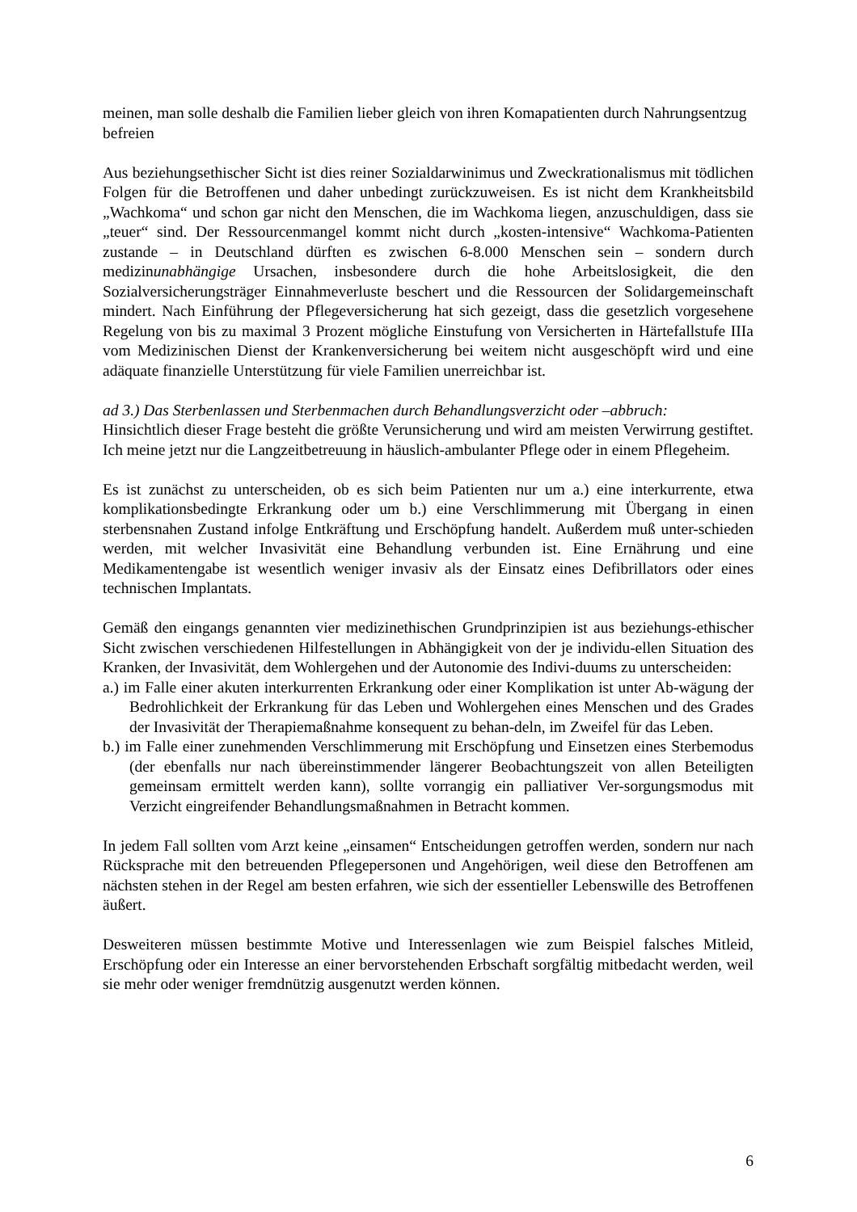meinen, man solle deshalb die Familien lieber gleich von ihren Komapatienten durch Nahrungsentzug befreien
Aus beziehungsethischer Sicht ist dies reiner Sozialdarwinimus und Zweckrationalismus mit tödlichen Folgen für die Betroffenen und daher unbedingt zurückzuweisen. Es ist nicht dem Krankheitsbild „Wachkoma“ und schon gar nicht den Menschen, die im Wachkoma liegen, anzuschuldigen, dass sie „teuer“ sind. Der Ressourcenmangel kommt nicht durch „kosten-intensive“ Wachkoma-Patienten zustande – in Deutschland dürften es zwischen 6-8.000 Menschen sein – sondern durch medizinunabhängige Ursachen, insbesondere durch die hohe Arbeitslosigkeit, die den Sozialversicherungsträger Einnahmeverluste beschert und die Ressourcen der Solidargemeinschaft mindert. Nach Einführung der Pflegeversicherung hat sich gezeigt, dass die gesetzlich vorgesehene Regelung von bis zu maximal 3 Prozent mögliche Einstufung von Versicherten in Härtefallstufe IIIa vom Medizinischen Dienst der Krankenversicherung bei weitem nicht ausgeschöpft wird und eine adäquate finanzielle Unterstützung für viele Familien unerreichbar ist.
ad 3.) Das Sterbenlassen und Sterbenmachen durch Behandlungsverzicht oder –abbruch:
Hinsichtlich dieser Frage besteht die größte Verunsicherung und wird am meisten Verwirrung gestiftet. Ich meine jetzt nur die Langzeitbetreuung in häuslich-ambulanter Pflege oder in einem Pflegeheim.
Es ist zunächst zu unterscheiden, ob es sich beim Patienten nur um a.) eine interkurrente, etwa komplikationsbedingte Erkrankung oder um b.) eine Verschlimmerung mit Übergang in einen sterbensnahen Zustand infolge Entkräftung und Erschöpfung handelt. Außerdem muß unter-schieden werden, mit welcher Invasivität eine Behandlung verbunden ist. Eine Ernährung und eine Medikamentengabe ist wesentlich weniger invasiv als der Einsatz eines Defibrillators oder eines technischen Implantats.
Gemäß den eingangs genannten vier medizinethischen Grundprinzipien ist aus beziehungs-ethischer Sicht zwischen verschiedenen Hilfestellungen in Abhängigkeit von der je individu-ellen Situation des Kranken, der Invasivität, dem Wohlergehen und der Autonomie des Indivi-duums zu unterscheiden:
a.) im Falle einer akuten interkurrenten Erkrankung oder einer Komplikation ist unter Ab-wägung der Bedrohlichkeit der Erkrankung für das Leben und Wohlergehen eines Menschen und des Grades der Invasivität der Therapiemaßnahme konsequent zu behan-deln, im Zweifel für das Leben.
b.) im Falle einer zunehmenden Verschlimmerung mit Erschöpfung und Einsetzen eines Sterbemodus (der ebenfalls nur nach übereinstimmender längerer Beobachtungszeit von allen Beteiligten gemeinsam ermittelt werden kann), sollte vorrangig ein palliativer Ver-sorgungsmodus mit Verzicht eingreifender Behandlungsmaßnahmen in Betracht kommen.
In jedem Fall sollten vom Arzt keine „einsamen“ Entscheidungen getroffen werden, sondern nur nach Rücksprache mit den betreuenden Pflegepersonen und Angehörigen, weil diese den Betroffenen am nächsten stehen in der Regel am besten erfahren, wie sich der essentieller Lebenswille des Betroffenen äußert.
Desweiteren müssen bestimmte Motive und Interessenlagen wie zum Beispiel falsches Mitleid, Erschöpfung oder ein Interesse an einer bervorstehenden Erbschaft sorgfältig mitbedacht werden, weil sie mehr oder weniger fremdnützig ausgenutzt werden können.
6